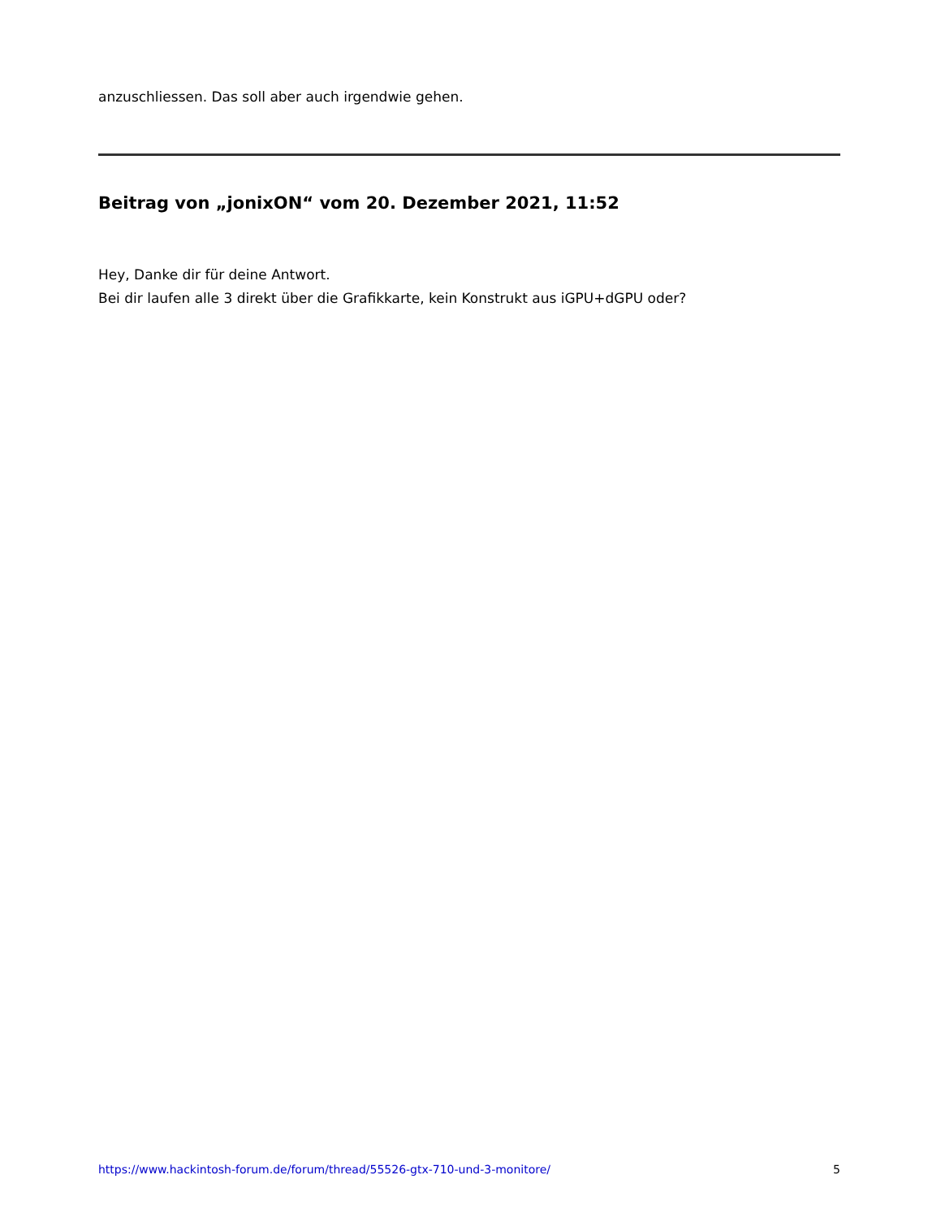anzuschliessen. Das soll aber auch irgendwie gehen.
Beitrag von „jonixON“ vom 20. Dezember 2021, 11:52
Hey, Danke dir für deine Antwort.
Bei dir laufen alle 3 direkt über die Grafikkarte, kein Konstrukt aus iGPU+dGPU oder?
https://www.hackintosh-forum.de/forum/thread/55526-gtx-710-und-3-monitore/ 5